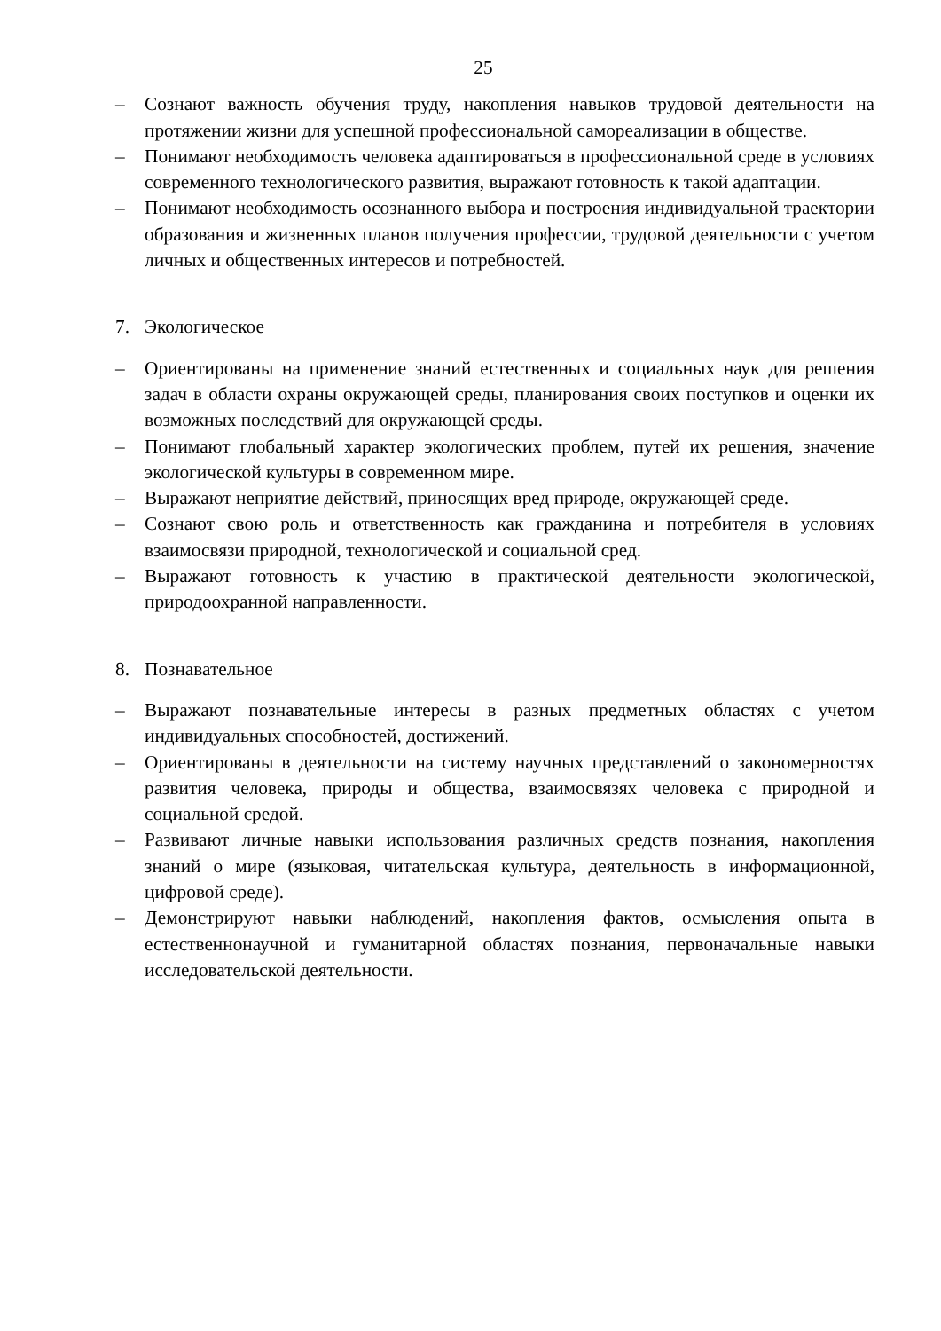25
– Сознают важность обучения труду, накопления навыков трудовой деятельности на протяжении жизни для успешной профессиональной самореализации в обществе.
– Понимают необходимость человека адаптироваться в профессиональной среде в условиях современного технологического развития, выражают готовность к такой адаптации.
– Понимают необходимость осознанного выбора и построения индивидуальной траектории образования и жизненных планов получения профессии, трудовой деятельности с учетом личных и общественных интересов и потребностей.
7. Экологическое
– Ориентированы на применение знаний естественных и социальных наук для решения задач в области охраны окружающей среды, планирования своих поступков и оценки их возможных последствий для окружающей среды.
– Понимают глобальный характер экологических проблем, путей их решения, значение экологической культуры в современном мире.
– Выражают неприятие действий, приносящих вред природе, окружающей среде.
– Сознают свою роль и ответственность как гражданина и потребителя в условиях взаимосвязи природной, технологической и социальной сред.
– Выражают готовность к участию в практической деятельности экологической, природоохранной направленности.
8. Познавательное
– Выражают познавательные интересы в разных предметных областях с учетом индивидуальных способностей, достижений.
– Ориентированы в деятельности на систему научных представлений о закономерностях развития человека, природы и общества, взаимосвязях человека с природной и социальной средой.
– Развивают личные навыки использования различных средств познания, накопления знаний о мире (языковая, читательская культура, деятельность в информационной, цифровой среде).
– Демонстрируют навыки наблюдений, накопления фактов, осмысления опыта в естественнонаучной и гуманитарной областях познания, первоначальные навыки исследовательской деятельности.